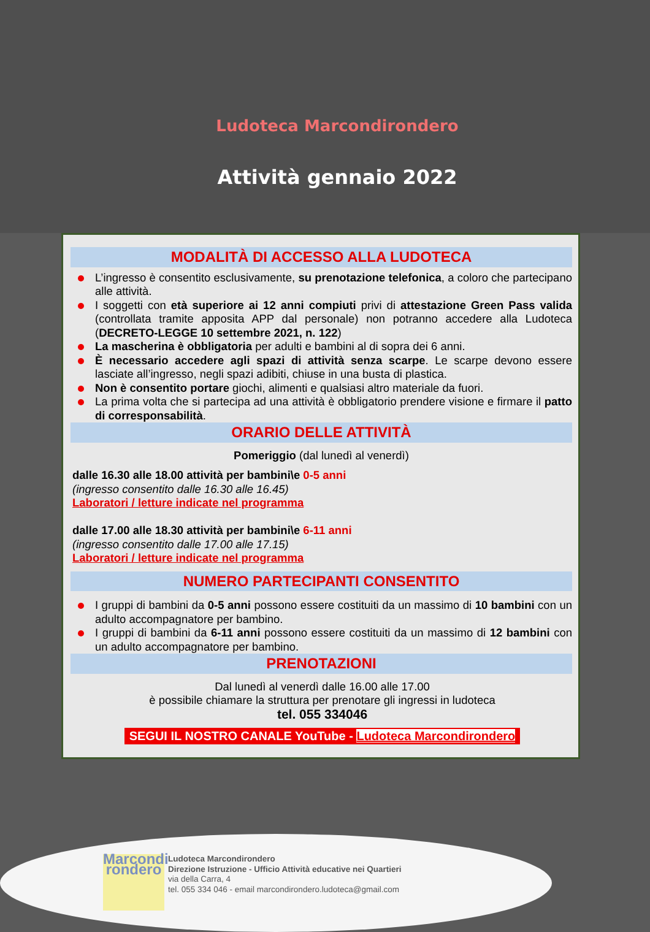Ludoteca Marcondirondero
Attività gennaio 2022
MODALITÀ DI ACCESSO ALLA LUDOTECA
L’ingresso è consentito esclusivamente, su prenotazione telefonica, a coloro che partecipano alle attività.
I soggetti con età superiore ai 12 anni compiuti privi di attestazione Green Pass valida (controllata tramite apposita APP dal personale) non potranno accedere alla Ludoteca (DECRETO-LEGGE 10 settembre 2021, n. 122)
La mascherina è obbligatoria per adulti e bambini al di sopra dei 6 anni.
È necessario accedere agli spazi di attività senza scarpe. Le scarpe devono essere lasciate all’ingresso, negli spazi adibiti, chiuse in una busta di plastica.
Non è consentito portare giochi, alimenti e qualsiasi altro materiale da fuori.
La prima volta che si partecipa ad una attività è obbligatorio prendere visione e firmare il patto di corresponsabilità.
ORARIO DELLE ATTIVITÀ
Pomeriggio (dal lunedì al venerdì)
dalle 16.30 alle 18.00 attività per bambini\e 0-5 anni
(ingresso consentito dalle 16.30 alle 16.45)
Laboratori / letture indicate nel programma
dalle 17.00 alle 18.30 attività per bambini\e 6-11 anni
(ingresso consentito dalle 17.00 alle 17.15)
Laboratori / letture indicate nel programma
NUMERO PARTECIPANTI CONSENTITO
I gruppi di bambini da 0-5 anni possono essere costituiti da un massimo di 10 bambini con un adulto accompagnatore per bambino.
I gruppi di bambini da 6-11 anni possono essere costituiti da un massimo di 12 bambini con un adulto accompagnatore per bambino.
PRENOTAZIONI
Dal lunedì al venerdì dalle 16.00 alle 17.00
è possibile chiamare la struttura per prenotare gli ingressi in ludoteca
tel. 055 334046
SEGUI IL NOSTRO CANALE YouTube - Ludoteca Marcondirondero
Marcondi rondero
Ludoteca Marcondirondero
Direzione Istruzione - Ufficio Attività educative nei Quartieri
via della Carra, 4
tel. 055 334 046 - email marcondirondero.ludoteca@gmail.com